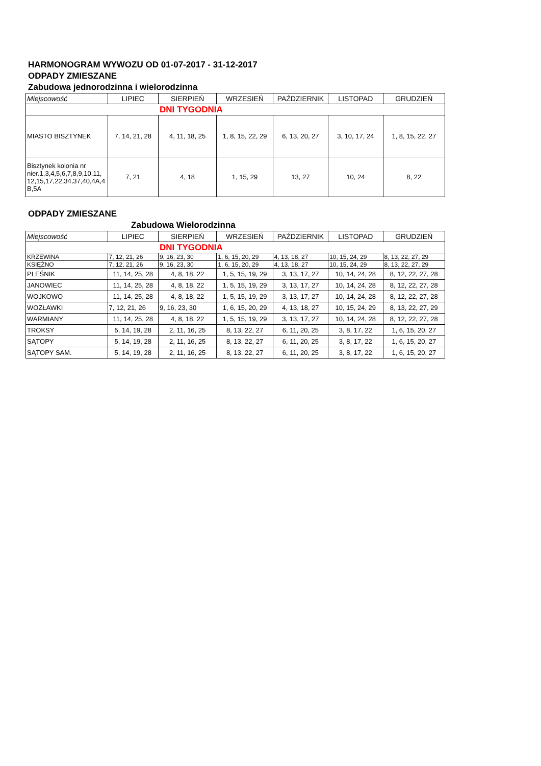HARMONOGRAM WYWOZU OD 01-07-2017 - 31-12-2017
ODPADY ZMIESZANE
Zabudowa jednorodzinna i wielorodzinna
| Miejscowość | LIPIEC | SIERPIEŃ | WRZESIEŃ | PAŹDZIERNIK | LISTOPAD | GRUDZIEŃ |
| --- | --- | --- | --- | --- | --- | --- |
| DNI TYGODNIA | | | | | | |
| MIASTO BISZTYNEK | 7, 14, 21, 28 | 4, 11, 18, 25 | 1, 8, 15, 22, 29 | 6, 13, 20, 27 | 3, 10, 17, 24 | 1, 8, 15, 22, 27 |
| Bisztynek kolonia nr nier.1,3,4,5,6,7,8,9,10,11, 12,15,17,22,34,37,40,4A,4 B,5A | 7, 21 | 4, 18 | 1, 15, 29 | 13, 27 | 10, 24 | 8, 22 |
ODPADY ZMIESZANE
Zabudowa Wielorodzinna
| Miejscowość | LIPIEC | SIERPIEŃ | WRZESIEŃ | PAŹDZIERNIK | LISTOPAD | GRUDZIEŃ |
| --- | --- | --- | --- | --- | --- | --- |
| DNI TYGODNIA | | | | | | |
| KRZEWINA | 7, 12, 21, 26 | 9, 16, 23, 30 | 1, 6, 15, 20, 29 | 4, 13, 18, 27 | 10, 15, 24, 29 | 8, 13, 22, 27, 29 |
| KSIĘŻNO | 7, 12, 21, 26 | 9, 16, 23, 30 | 1, 6, 15, 20, 29 | 4, 13, 18, 27 | 10, 15, 24, 29 | 8, 13, 22, 27, 29 |
| PLEŚNIK | 11, 14, 25, 28 | 4, 8, 18, 22 | 1, 5, 15, 19, 29 | 3, 13, 17, 27 | 10, 14, 24, 28 | 8, 12, 22, 27, 28 |
| JANOWIEC | 11, 14, 25, 28 | 4, 8, 18, 22 | 1, 5, 15, 19, 29 | 3, 13, 17, 27 | 10, 14, 24, 28 | 8, 12, 22, 27, 28 |
| WOJKOWO | 11, 14, 25, 28 | 4, 8, 18, 22 | 1, 5, 15, 19, 29 | 3, 13, 17, 27 | 10, 14, 24, 28 | 8, 12, 22, 27, 28 |
| WOZŁAWKI | 7, 12, 21, 26 | 9, 16, 23, 30 | 1, 6, 15, 20, 29 | 4, 13, 18, 27 | 10, 15, 24, 29 | 8, 13, 22, 27, 29 |
| WARMIANY | 11, 14, 25, 28 | 4, 8, 18, 22 | 1, 5, 15, 19, 29 | 3, 13, 17, 27 | 10, 14, 24, 28 | 8, 12, 22, 27, 28 |
| TROKSY | 5, 14, 19, 28 | 2, 11, 16, 25 | 8, 13, 22, 27 | 6, 11, 20, 25 | 3, 8, 17, 22 | 1, 6, 15, 20, 27 |
| SĄTOPY | 5, 14, 19, 28 | 2, 11, 16, 25 | 8, 13, 22, 27 | 6, 11, 20, 25 | 3, 8, 17, 22 | 1, 6, 15, 20, 27 |
| SĄTOPY SAM. | 5, 14, 19, 28 | 2, 11, 16, 25 | 8, 13, 22, 27 | 6, 11, 20, 25 | 3, 8, 17, 22 | 1, 6, 15, 20, 27 |